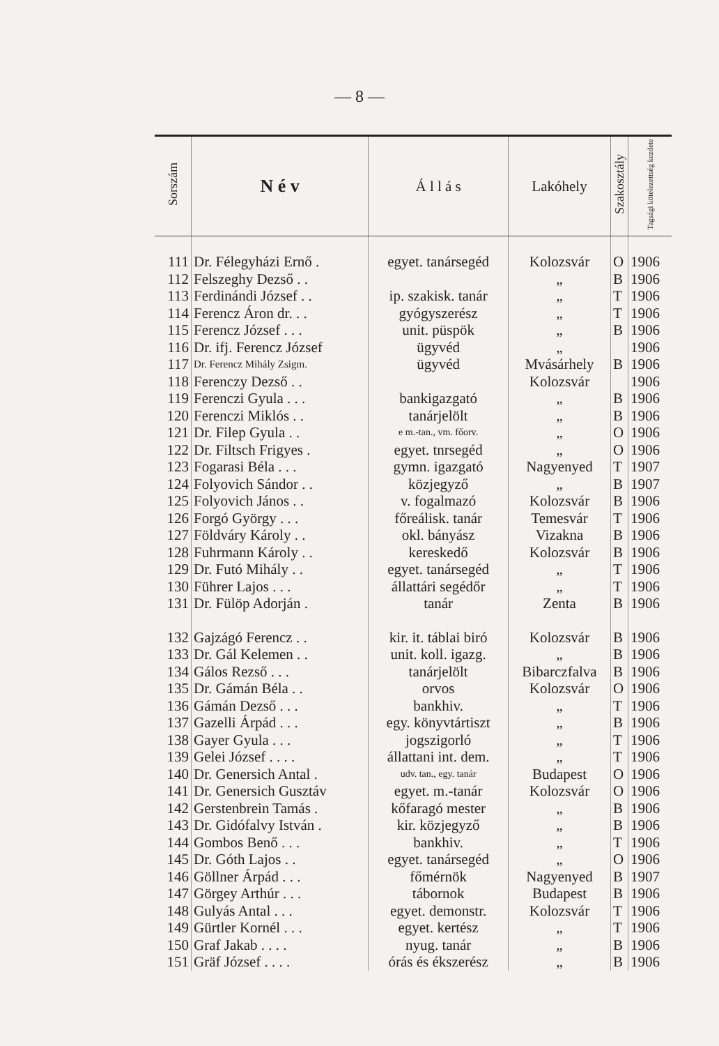— 8 —
| Sorszám | N é v | Á l l á s | Lakóhely | Szakosztály | Tagsági kötelezettség kezdete |
| --- | --- | --- | --- | --- | --- |
| 111 | Dr. Félegyházi Ernő . | egyet. tanársegéd | Kolozsvár | O | 1906 |
| 112 | Felszeghy Dezső . . | | „ | B | 1906 |
| 113 | Ferdinándi József . . | ip. szakisk. tanár | „ | T | 1906 |
| 114 | Ferencz Áron dr. . . | gyógyszerész | „ | T | 1906 |
| 115 | Ferencz József . . . | unit. püspök | „ | B | 1906 |
| 116 | Dr. ifj. Ferencz József | ügyvéd | „ | | 1906 |
| 117 | Dr. Ferencz Mihály Zsigm. | ügyvéd | Mvásárhely | B | 1906 |
| 118 | Ferenczy Dezső . . | | Kolozsvár | | 1906 |
| 119 | Ferenczi Gyula . . . | bankigazgató | „ | B | 1906 |
| 120 | Ferenczi Miklós . . | tanárjelölt | „ | B | 1906 |
| 121 | Dr. Filep Gyula . . | e m.-tan., vm. főorv. | „ | O | 1906 |
| 122 | Dr. Filtsch Frigyes . | egyet. tnrsegéd | „ | O | 1906 |
| 123 | Fogarasi Béla . . . | gymn. igazgató | Nagyenyed | T | 1907 |
| 124 | Folyovich Sándor . . | közjegyző | „ | B | 1907 |
| 125 | Folyovich János . . | v. fogalmazó | Kolozsvár | B | 1906 |
| 126 | Forgó György . . . | főreálisk. tanár | Temesvár | T | 1906 |
| 127 | Földváry Károly . . | okl. bányász | Vizakna | B | 1906 |
| 128 | Fuhrmann Károly . . | kereskedő | Kolozsvár | B | 1906 |
| 129 | Dr. Futó Mihály . . | egyet. tanársegéd | „ | T | 1906 |
| 130 | Führer Lajos . . . | állattári segédőr | „ | T | 1906 |
| 131 | Dr. Fülöp Adorján . | tanár | Zenta | B | 1906 |
| 132 | Gajzágó Ferencz . . | kir. it. táblai biró | Kolozsvár | B | 1906 |
| 133 | Dr. Gál Kelemen . . | unit. koll. igazg. | „ | B | 1906 |
| 134 | Gálos Rezső . . . | tanárjelölt | Bibarczfalva | B | 1906 |
| 135 | Dr. Gámán Béla . . | orvos | Kolozsvár | O | 1906 |
| 136 | Gámán Dezső . . . | bankhiv. | „ | T | 1906 |
| 137 | Gazelli Árpád . . . | egy. könyvtártiszt | „ | B | 1906 |
| 138 | Gayer Gyula . . . | jogszigorló | „ | T | 1906 |
| 139 | Gelei József . . . . | állattani int. dem. | „ | T | 1906 |
| 140 | Dr. Genersich Antal . | udv. tan., egy. tanár | Budapest | O | 1906 |
| 141 | Dr. Genersich Gusztáv | egyet. m.-tanár | Kolozsvár | O | 1906 |
| 142 | Gerstenbrein Tamás . | kőfaragó mester | „ | B | 1906 |
| 143 | Dr. Gidófalvy István . | kir. közjegyző | „ | B | 1906 |
| 144 | Gombos Benő . . . | bankhiv. | „ | T | 1906 |
| 145 | Dr. Góth Lajos . . | egyet. tanársegéd | „ | O | 1906 |
| 146 | Göllner Árpád . . . | főmérnök | Nagyenyed | B | 1907 |
| 147 | Görgey Arthúr . . . | tábornok | Budapest | B | 1906 |
| 148 | Gulyás Antal . . . | egyet. demonstr. | Kolozsvár | T | 1906 |
| 149 | Gürtler Kornél . . . | egyet. kertész | „ | T | 1906 |
| 150 | Graf Jakab . . . . | nyug. tanár | „ | B | 1906 |
| 151 | Gräf József . . . . | órás és ékszerész | „ | B | 1906 |